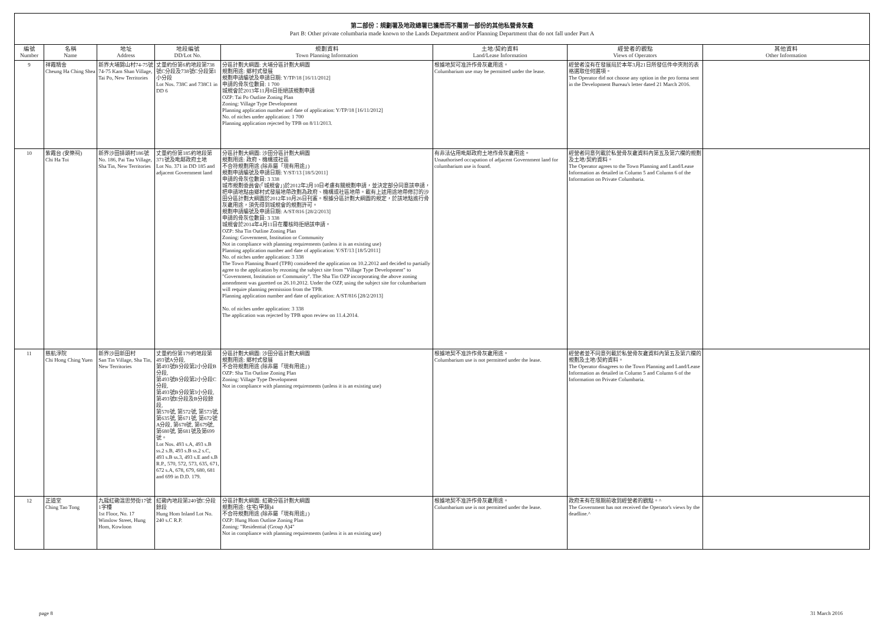第二部份：規劃署及地政總署已獲悉而不屬第一部份的其他私營骨灰龕
Part B: Other private columbaria made known to the Lands Department and/or Planning Department that do not fall under Part A
| 編號 Number | 名稱 Name | 地址 Address | 地段編號 DD/Lot No. | 規劃資料 Town Planning Information | 土地/契約資料 Land/Lease Information | 經營者的觀點 Views of Operators | 其他資料 Other Information |
| --- | --- | --- | --- | --- | --- | --- | --- |
| 9 | 祥霞精舍 Cheung Ha Ching Shea | 新界大埔錦山村74-75號 74-75 Kam Shan Village, Tai Po, New Territories | 丈量約份第6約地段第738號C分段及738號C分段第1小分段 Lot Nos. 738C and 738C1 in DD 6 | 分區計劃大綱圖: 大埔分區計劃大綱圖 規劃用途: 鄉村式發展 規劃申請編號及申請日期: Y/TP/18 [16/11/2012] 申請的骨灰位數目: 1 700 城規會於2013年11月8日拒絕該規劃申請 OZP: Tai Po Outline Zoning Plan Zoning: Village Type Development Planning application number and date of application: Y/TP/18 [16/11/2012] No. of niches under application: 1 700 Planning application rejected by TPB on 8/11/2013. | 根據地契可准許作骨灰龕用途。 Columbarium use may be permitted under the lease. | 經營者沒有在發展局於本年3月21日所發信件中夾附的表格選取任何選項。 The Operator did not choose any option in the pro forma sent in the Development Bureau's letter dated 21 March 2016. | |
| 10 | 紫霞台 (安樂祠) Chi Ha Toi | 新界沙田排頭村186號 No. 186, Pai Tau Village, Sha Tin, New Territories | 丈量約份第185約地段第371號及毗鄰政府土地 Lot No. 371 in DD 185 and adjacent Government land | 分區計劃大綱圖: 沙田分區計劃大綱圖 規劃用途: 政府、機構或社區 不合符規劃用途 (除非屬「現有用途」) 規劃申請編號及申請日期: Y/ST/13 [18/5/2011] 申請的骨灰位數目: 3 338 城市規劃委員會(「城規會」)於2012年2月10日考慮有關規劃申請，並決定部分同意該申請，把申請地點由鄉村式發展地帶改劃為政府、機構或社區地帶。載有上述用途地帶修訂的沙田分區計劃大綱圖於2012年10月26日刊憲。根據分區計劃大綱圖的規定，於該地點進行骨灰龕用途，須先得到城規會的規劃許可。 規劃申請編號及申請日期: A/ST/816 [28/2/2013] 申請的骨灰位數目: 3 338 城規會於2014年4月11日在覆核時拒絕該申請。 OZP: Sha Tin Outline Zoning Plan Zoning: Government, Institution or Community Not in compliance with planning requirements (unless it is an existing use) Planning application number and date of application: Y/ST/13 [18/5/2011] No. of niches under application: 3 338 The Town Planning Board (TPB) considered the application on 10.2.2012 and decided to partially agree to the application by rezoning the subject site from "Village Type Development" to "Government, Institution or Community". The Sha Tin OZP incorporating the above zoning amendment was gazetted on 26.10.2012. Under the OZP, using the subject site for columbarium will require planning permission from the TPB. Planning application number and date of application: A/ST/816 [28/2/2013] No. of niches under application: 3 338 The application was rejected by TPB upon review on 11.4.2014. | 有非法佔用毗鄰政府土地作骨灰龕用途。 Unauthorised occupation of adjacent Government land for columbarium use is found. | 經營者同意列載於私營骨灰龕資料內第五及第六欄的規劃及土地/契約資料。 The Operator agrees to the Town Planning and Land/Lease Information as detailed in Column 5 and Column 6 of the Information on Private Columbaria. | |
| 11 | 慈航淨院 Chi Hong Ching Yuen | 新界沙田新田村 San Tin Village, Sha Tin, New Territories | 丈量約份第179約地段第493號A分段, 第493號B分段第2小分段B分段, 第493號B分段第2小分段C分段, 第493號B分段第3小分段, 第493號E分段及B分段餘段, 第570號, 第572號, 第573號, 第635號, 第671號, 第672號A分段, 第678號, 第679號, 第680號, 第681號及第699號。 Lot Nos. 493 s.A, 493 s.B ss.2 s.B, 493 s.B ss.2 s.C, 493 s.B ss.3, 493 s.E and s.B R.P., 570, 572, 573, 635, 671, 672 s.A, 678, 679, 680, 681 and 699 in D.D. 179. | 分區計劃大綱圖: 沙田分區計劃大綱圖 規劃用途: 鄉村式發展 不合符規劃用途 (除非屬「現有用途」) OZP: Sha Tin Outline Zoning Plan Zoning: Village Type Development Not in compliance with planning requirements (unless it is an existing use) | 根據地契不准許作骨灰龕用途。 Columbarium use is not permitted under the lease. | 經營者並不同意列載於私營骨灰龕資料內第五及第六欄的規劃及土地/契約資料。 The Operator disagrees to the Town Planning and Land/Lease Information as detailed in Column 5 and Column 6 of the Information on Private Columbaria. | |
| 12 | 正道堂 Ching Tao Tong | 九龍紅磡溫思勞街17號1字樓 1st Floor, No. 17 Winslow Street, Hung Hom, Kowloon | 紅磡內地段第240號C分段餘段 Hung Hom Inland Lot No. 240 s.C R.P. | 分區計劃大綱圖: 紅磡分區計劃大綱圖 規劃用途: 住宅(甲類)4 不合符規劃用途 (除非屬「現有用途」) OZP: Hung Hom Outline Zoning Plan Zoning: "Residential (Group A)4" Not in compliance with planning requirements (unless it is an existing use) | 根據地契不准許作骨灰龕用途。 Columbarium use is not permitted under the lease. | 政府未有在限期前收到經營者的觀點。^ The Government has not received the Operator's views by the deadline.^ | |
page 8 31 March 2016